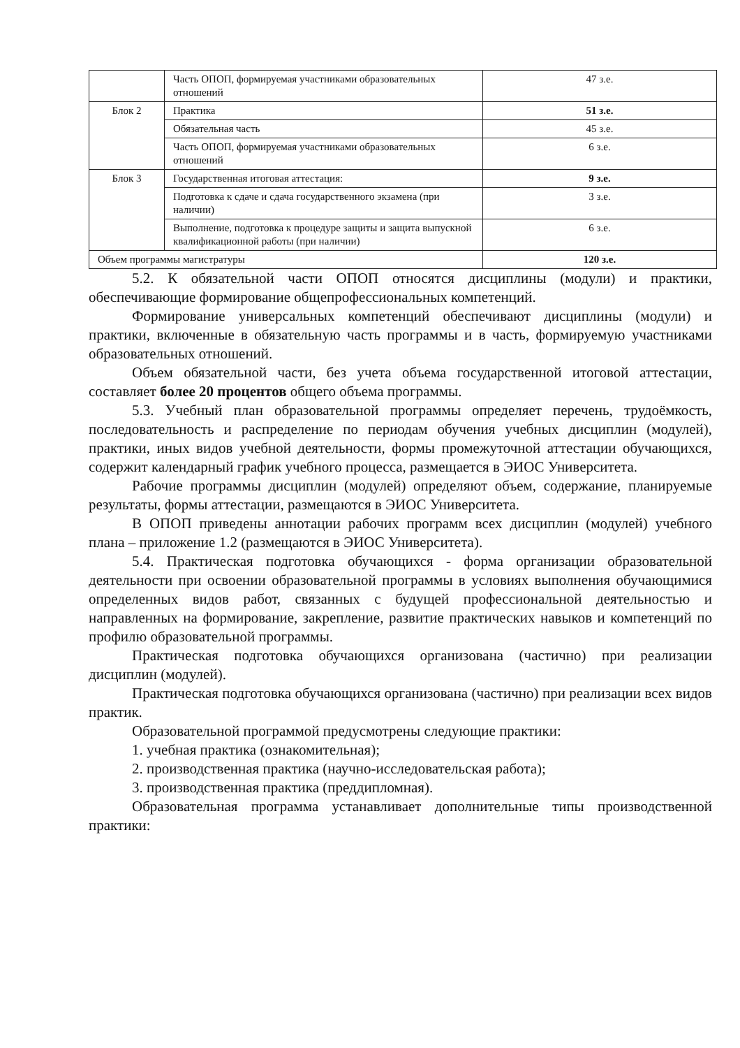| | Часть ОПОП, формируемая участниками образовательных отношений | 47 з.е. |
| Блок 2 | Практика | 51 з.е. |
| | Обязательная часть | 45 з.е. |
| | Часть ОПОП, формируемая участниками образовательных отношений | 6 з.е. |
| Блок 3 | Государственная итоговая аттестация: | 9 з.е. |
| | Подготовка к сдаче и сдача государственного экзамена (при наличии) | 3 з.е. |
| | Выполнение, подготовка к процедуре защиты и защита выпускной квалификационной работы (при наличии) | 6 з.е. |
| Объем программы магистратуры | | 120 з.е. |
5.2. К обязательной части ОПОП относятся дисциплины (модули) и практики, обеспечивающие формирование общепрофессиональных компетенций.
Формирование универсальных компетенций обеспечивают дисциплины (модули) и практики, включенные в обязательную часть программы и в часть, формируемую участниками образовательных отношений.
Объем обязательной части, без учета объема государственной итоговой аттестации, составляет более 20 процентов общего объема программы.
5.3. Учебный план образовательной программы определяет перечень, трудоёмкость, последовательность и распределение по периодам обучения учебных дисциплин (модулей), практики, иных видов учебной деятельности, формы промежуточной аттестации обучающихся, содержит календарный график учебного процесса, размещается в ЭИОС Университета.
Рабочие программы дисциплин (модулей) определяют объем, содержание, планируемые результаты, формы аттестации, размещаются в ЭИОС Университета.
В ОПОП приведены аннотации рабочих программ всех дисциплин (модулей) учебного плана – приложение 1.2 (размещаются в ЭИОС Университета).
5.4. Практическая подготовка обучающихся - форма организации образовательной деятельности при освоении образовательной программы в условиях выполнения обучающимися определенных видов работ, связанных с будущей профессиональной деятельностью и направленных на формирование, закрепление, развитие практических навыков и компетенций по профилю образовательной программы.
Практическая подготовка обучающихся организована (частично) при реализации дисциплин (модулей).
Практическая подготовка обучающихся организована (частично) при реализации всех видов практик.
Образовательной программой предусмотрены следующие практики:
1. учебная практика (ознакомительная);
2. производственная практика (научно-исследовательская работа);
3. производственная практика (преддипломная).
Образовательная программа устанавливает дополнительные типы производственной практики: